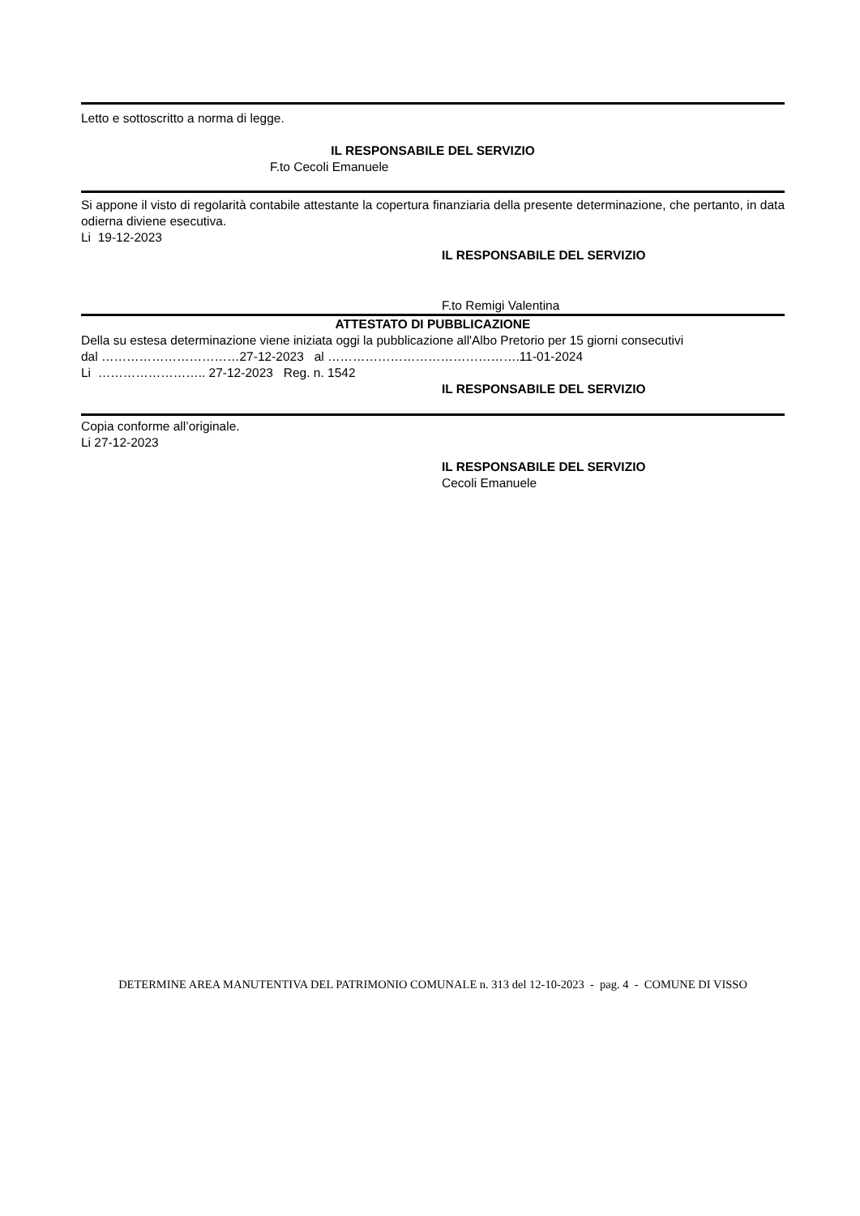Letto e sottoscritto a norma di legge.
IL RESPONSABILE DEL SERVIZIO
F.to Cecoli Emanuele
Si appone il visto di regolarità contabile attestante la copertura finanziaria della presente determinazione, che pertanto, in data odierna diviene esecutiva.
Li 19-12-2023
IL RESPONSABILE DEL SERVIZIO
F.to Remigi Valentina
ATTESTATO DI PUBBLICAZIONE
Della su estesa determinazione viene iniziata oggi la pubblicazione all'Albo Pretorio per 15 giorni consecutivi
dal ……………………………27-12-2023 al ……………………………………….11-01-2024
Li …………………….. 27-12-2023 Reg. n. 1542
IL RESPONSABILE DEL SERVIZIO
Copia conforme all’originale.
Li 27-12-2023
IL RESPONSABILE DEL SERVIZIO
Cecoli Emanuele
DETERMINE AREA MANUTENTIVA DEL PATRIMONIO COMUNALE n. 313 del 12-10-2023 - pag. 4 - COMUNE DI VISSO